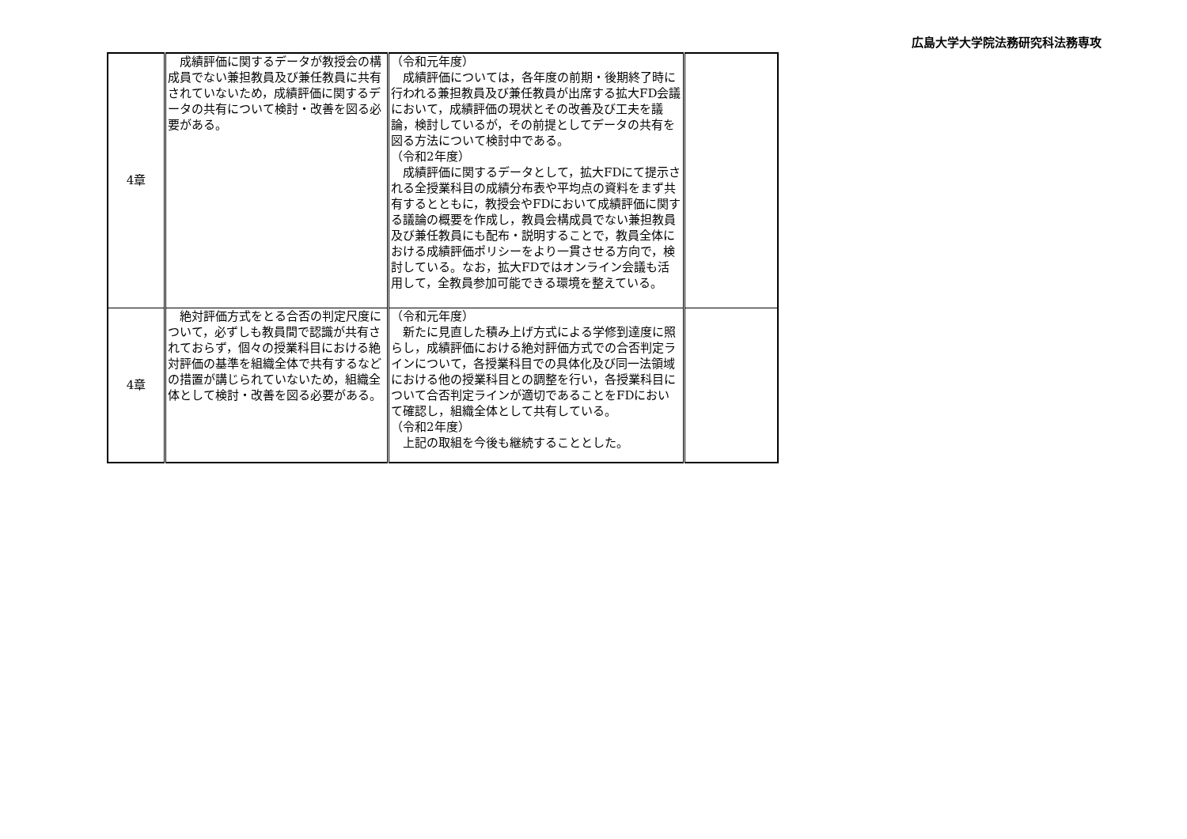広島大学大学院法務研究科法務専攻
| 4章 | 成績評価に関するデータが教授会の構成員でない兼担教員及び兼任教員に共有されていないため，成績評価に関するデータの共有について検討・改善を図る必要がある。 | （令和元年度） 成績評価については，各年度の前期・後期終了時に行われる兼担教員及び兼任教員が出席する拡大FD会議において，成績評価の現状とその改善及び工夫を議論，検討しているが，その前提としてデータの共有を図る方法について検討中である。 （令和2年度） 成績評価に関するデータとして，拡大FDにて提示される全授業科目の成績分布表や平均点の資料をまず共有するとともに，教授会やFDにおいて成績評価に関する議論の概要を作成し，教員会構成員でない兼担教員及び兼任教員にも配布・説明することで，教員全体における成績評価ポリシーをより一貫させる方向で，検討している。なお，拡大FDではオンライン会議も活用して，全教員参加可能できる環境を整えている。 | |
| 4章 | 絶対評価方式をとる合否の判定尺度について，必ずしも教員間で認識が共有されておらず，個々の授業科目における絶対評価の基準を組織全体で共有するなどの措置が講じられていないため，組織全体として検討・改善を図る必要がある。 | （令和元年度） 新たに見直した積み上げ方式による学修到達度に照らし，成績評価における絶対評価方式での合否判定ラインについて，各授業科目での具体化及び同一法領域における他の授業科目との調整を行い，各授業科目について合否判定ラインが適切であることをFDにおいて確認し，組織全体として共有している。 （令和2年度） 上記の取組を今後も継続することとした。 | |